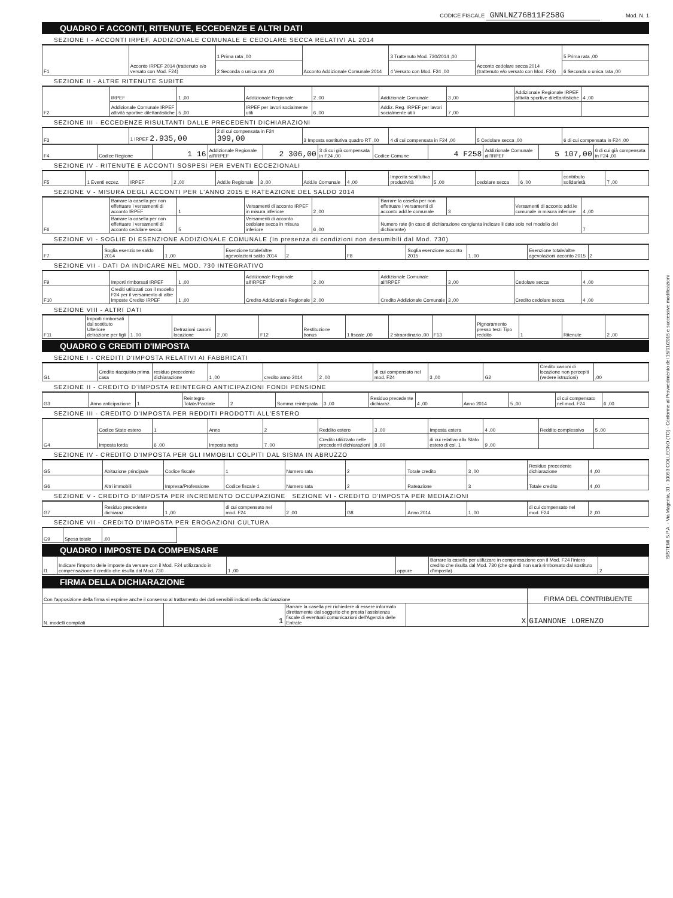CODICE FISCALE GNNLNZ76B11F258G Mod. N. 1
QUADRO F ACCONTI, RITENUTE, ECCEDENZE E ALTRI DATI
SEZIONE I - ACCONTI IRPEF, ADDIZIONALE COMUNALE E CEDOLARE SECCA RELATIVI AL 2014
| F1 | Acconto IRPEF 2014 (trattenuto e/o versato con Mod. F24) | 1 Prima rata ,00 | Acconto Addizionale Comunale 2014 | 3 Trattenuto Mod. 730/2014 ,00 | Acconto cedolare secca 2014 (trattenuto e/o versato con Mod. F24) | 5 Prima rata ,00 |
| | | 2 Seconda o unica rata ,00 | | 4 Versato con Mod. F24 ,00 | | 6 Seconda o unica rata ,00 |
SEZIONE II - ALTRE RITENUTE SUBITE
| F2 | IRPEF | 1 ,00 | Addizionale Regionale | 2 ,00 | Addizionale Comunale | 3 ,00 | Addizionale Regionale IRPEF attività sportive dilettantistiche | 4 ,00 |
| | Addizionale Comunale IRPEF attività sportive dilettantistiche | 5 ,00 | IRPEF per lavori socialmente utili | 6 ,00 | Addiz. Reg. IRPEF per lavori socialmente utili | 7 ,00 | | |
SEZIONE III - ECCEDENZE RISULTANTI DALLE PRECEDENTI DICHIARAZIONI
| F3 | 1 IRPEF 2.935,00 | 2 di cui compensata in F24 399,00 | 3 Imposta sostitutiva quadro RT ,00 | 4 di cui compensata in F24 ,00 | 5 Cedolare secca ,00 | 6 di cui compensata in F24 ,00 |
| F4 | Codice Regione | 1 16 | Addizionale Regionale all'IRPEF | 2 306,00 | 3 di cui già compensata in F24 ,00 | Codice Comune | 4 F258 | Addizionale Comunale all'IRPEF | 5 107,00 | 6 di cui già compensata in F24 ,00 |
SEZIONE IV - RITENUTE E ACCONTI SOSPESI PER EVENTI ECCEZIONALI
| F5 | 1 Eventi eccez. | IRPEF | 2 ,00 | Add.le Regionale | 3 ,00 | Add.le Comunale | 4 ,00 | Imposta sostitutiva produttività | 5 ,00 | cedolare secca | 6 ,00 | contributo solidarietà | 7 ,00 |
SEZIONE V - MISURA DEGLI ACCONTI PER L'ANNO 2015 E RATEAZIONE DEL SALDO 2014
| F6 | Barrare la casella per non effettuare i versamenti di acconto IRPEF | 1 | Versamenti di acconto IRPEF in misura inferiore | 2 ,00 | Barrare la casella per non effettuare i versamenti di acconto add.le comunale | 3 | Versamenti di acconto add.le comunale in misura inferiore | 4 ,00 |
| | Barrare la casella per non effettuare i versamenti di acconto cedolare secca | 5 | Versamenti di acconto cedolare secca in misura inferiore | 6 ,00 | Numero rate (in caso di dichiarazione congiunta indicare il dato solo nel modello del dichiarante) | | | 7 |
SEZIONE VI - SOGLIE DI ESENZIONE ADDIZIONALE COMUNALE (In presenza di condizioni non desumibili dal Mod. 730)
| F7 | Soglia esenzione saldo 2014 | 1 ,00 | Esenzione totale/altre agevolazioni saldo 2014 | 2 | F8 | Soglia esenzione acconto 2015 | 1 ,00 | Esenzione totale/altre agevolazioni acconto 2015 | 2 |
SEZIONE VII - DATI DA INDICARE NEL MOD. 730 INTEGRATIVO
| F9 | Importi rimborsati IRPEF | 1 ,00 | Addizionale Regionale all'IRPEF | 2 ,00 | Addizionale Comunale all'IRPEF | 3 ,00 | Cedolare secca | 4 ,00 |
| F10 | Crediti utilizzati con il modello F24 per il versamento di altre imposte Credito IRPEF | 1 ,00 | Credito Addizionale Regionale | 2 ,00 | Credito Addizionale Comunale | 3 ,00 | Credito cedolare secca | 4 ,00 |
SEZIONE VIII - ALTRI DATI
| F11 | Importi rimborsati dal sostituto Ulteriore detrazione per figli | 1 ,00 | Detrazioni canoni locazione | 2 ,00 | F12 | Restituzione bonus | 1 fiscale ,00 | 2 straordinario ,00 | F13 | Pignoramento presso terzi Tipo reddito | 1 | Ritenute | 2 ,00 |
QUADRO G CREDITI D'IMPOSTA
SEZIONE I - CREDITI D'IMPOSTA RELATIVI AI FABBRICATI
| G1 | Credito riacquisto prima casa | residuo precedente dichiarazione | 1 ,00 | credito anno 2014 | 2 ,00 | di cui compensato nel mod. F24 | 3 ,00 | G2 | Credito canoni di locazione non percepiti (vedere istruzioni) | ,00 |
SEZIONE II - CREDITO D'IMPOSTA REINTEGRO ANTICIPAZIONI FONDI PENSIONE
| G3 | Anno anticipazione | 1 | Reintegro Totale/Parziale | 2 | Somma reintegrata | 3 ,00 | Residuo precedente dichiaraz. | 4 ,00 | Anno 2014 | 5 ,00 | di cui compensato nel mod. F24 | 6 ,00 |
SEZIONE III - CREDITO D'IMPOSTA PER REDDITI PRODOTTI ALL'ESTERO
| G4 | Codice Stato estero | 1 | Anno | 2 | Reddito estero | 3 ,00 | Imposta estera | 4 ,00 | Reddito complessivo | 5 ,00 |
| | Imposta lorda | 6 ,00 | Imposta netta | 7 ,00 | Credito utilizzato nelle precedenti dichiarazioni | 8 ,00 | di cui relativo allo Stato estero di col. 1 | 9 ,00 | | |
SEZIONE IV - CREDITO D'IMPOSTA PER GLI IMMOBILI COLPITI DAL SISMA IN ABRUZZO
| G5 | Abitazione principale | Codice fiscale | 1 | Numero rata | 2 | Totale credito | 3 ,00 | Residuo precedente dichiarazione | 4 ,00 |
| G6 | Altri immobili | Impresa/Professione | Codice fiscale 1 | Numero rata | 2 | Rateazione | 3 | Totale credito | 4 ,00 |
SEZIONE V - CREDITO D'IMPOSTA PER INCREMENTO OCCUPAZIONE SEZIONE VI - CREDITO D'IMPOSTA PER MEDIAZIONI
| G7 | Residuo precedente dichiaraz. | 1 ,00 | di cui compensato nel mod. F24 | 2 ,00 | G8 | Anno 2014 | 1 ,00 | di cui compensato nel mod. F24 | 2 ,00 |
SEZIONE VII - CREDITO D'IMPOSTA PER EROGAZIONI CULTURA
| G9 | Spesa totale | ,00 | |
QUADRO I IMPOSTE DA COMPENSARE
| I1 | Indicare l'importo delle imposte da versare con il Mod. F24 utilizzando in compensazione il credito che risulta dal Mod. 730 | 1 ,00 | oppure | Barrare la casella per utilizzare in compensazione con il Mod. F24 l'intero credito che risulta dal Mod. 730 (che quindi non sarà rimborsato dal sostituto d'imposta) | 2 |
FIRMA DELLA DICHIARAZIONE
| Con l'apposizione della firma si esprime anche il consenso al trattamento dei dati sensibili indicati nella dichiarazione | | | | FIRMA DEL CONTRIBUENTE |
| N. modelli compilati | 1 | Barrare la casella per richiedere di essere informato direttamente dal soggetto che presta l'assistenza fiscale di eventuali comunicazioni dell'Agenzia delle Entrate | X | GIANNONE LORENZO |
SISTEMI S.P.A. - Via Magenta, 31 - 10093 COLLEGNO (TO) - Conforme al Provvedimento del 15/01/2015 e successive modificazioni